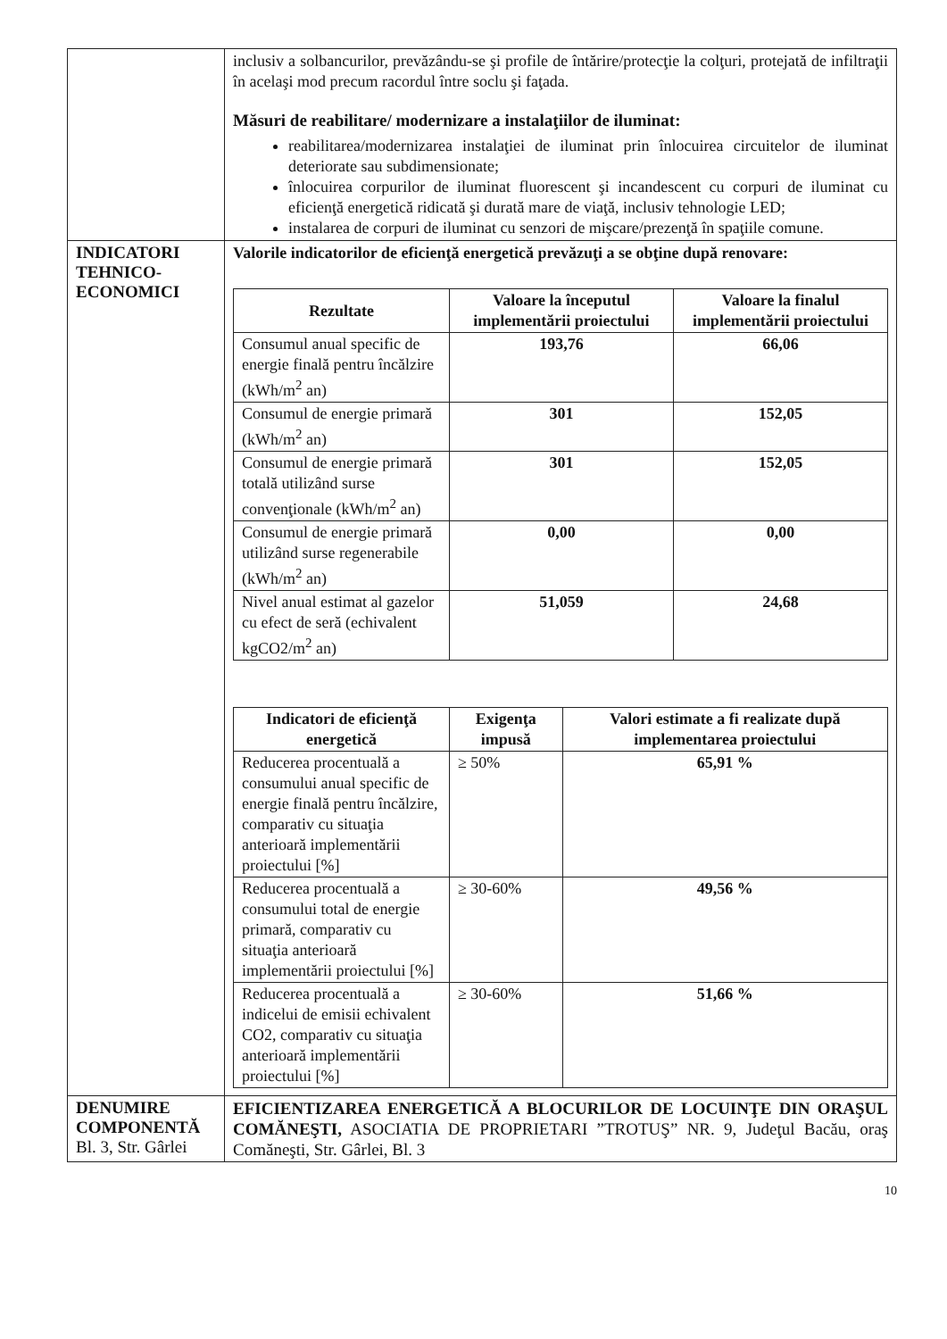| | inclusiv a solbancurilor, prevăzându-se şi profile de întărire/protecţie la colţuri, protejată de infiltraţii în acelaşi mod precum racordul între soclu şi faţada. Măsuri de reabilitare/ modernizare a instalaţiilor de iluminat: reabilitarea/modernizarea instalaţiei de iluminat prin înlocuirea circuitelor de iluminat deteriorate sau subdimensionate; înlocuirea corpurilor de iluminat fluorescent şi incandescent cu corpuri de iluminat cu eficienţă energetică ridicată şi durată mare de viaţă, inclusiv tehnologie LED; instalarea de corpuri de iluminat cu senzori de mişcare/prezenţă în spaţiile comune. |
| INDICATORI TEHNICO-ECONOMICI | Valorile indicatorilor de eficienţă energetică prevăzuţi a se obţine după renovare: / Rezultate / Valoare la începutul implementării proiectului / Valoare la finalul implementării proiectului / / --- / --- / --- / / Consumul anual specific de energie finală pentru încălzire (kWh/m<sup>2</sup> an) / 193,76 / 66,06 / / Consumul de energie primară (kWh/m<sup>2</sup> an) / 301 / 152,05 / / Consumul de energie primară totală utilizând surse convenţionale (kWh/m<sup>2</sup> an) / 301 / 152,05 / / Consumul de energie primară utilizând surse regenerabile (kWh/m<sup>2</sup> an) / 0,00 / 0,00 / / Nivel anual estimat al gazelor cu efect de seră (echivalent kgCO2/m<sup>2</sup> an) / 51,059 / 24,68 / / Indicatori de eficienţă energetică / Exigenţa impusă / Valori estimate a fi realizate după implementarea proiectului / / --- / --- / --- / / Reducerea procentuală a consumului anual specific de energie finală pentru încălzire, comparativ cu situaţia anterioară implementării proiectului [%] / ≥ 50% / 65,91 % / / Reducerea procentuală a consumului total de energie primară, comparativ cu situaţia anterioară implementării proiectului [%] / ≥ 30-60% / 49,56 % / / Reducerea procentuală a indicelui de emisii echivalent CO2, comparativ cu situaţia anterioară implementării proiectului [%] / ≥ 30-60% / 51,66 % / |
| DENUMIRE COMPONENTĂ Bl. 3, Str. Gârlei | EFICIENTIZAREA ENERGETICĂ A BLOCURILOR DE LOCUINŢE DIN ORAŞUL COMĂNEŞTI, ASOCIATIA DE PROPRIETARI ”TROTUŞ” NR. 9, Judeţul Bacău, oraş Comăneşti, Str. Gârlei, Bl. 3 |
10